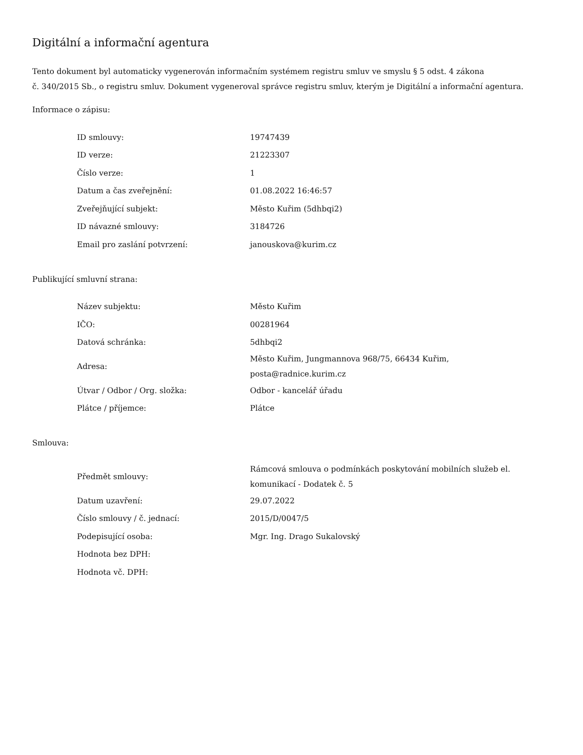Digitální a informační agentura
Tento dokument byl automaticky vygenerován informačním systémem registru smluv ve smyslu § 5 odst. 4 zákona
č. 340/2015 Sb., o registru smluv. Dokument vygeneroval správce registru smluv, kterým je Digitální a informační agentura.
Informace o zápisu:
| ID smlouvy: | 19747439 |
| ID verze: | 21223307 |
| Číslo verze: | 1 |
| Datum a čas zveřejnění: | 01.08.2022 16:46:57 |
| Zveřejňující subjekt: | Město Kuřim (5dhbqi2) |
| ID návazné smlouvy: | 3184726 |
| Email pro zaslání potvrzení: | janouskova@kurim.cz |
Publikující smluvní strana:
| Název subjektu: | Město Kuřim |
| IČO: | 00281964 |
| Datová schránka: | 5dhbqi2 |
| Adresa: | Město Kuřim, Jungmannova 968/75, 66434 Kuřim, posta@radnice.kurim.cz |
| Útvar / Odbor / Org. složka: | Odbor - kancelář úřadu |
| Plátce / příjemce: | Plátce |
Smlouva:
| Předmět smlouvy: | Rámcová smlouva o podmínkách poskytování mobilních služeb el. komunikací - Dodatek č. 5 |
| Datum uzavření: | 29.07.2022 |
| Číslo smlouvy / č. jednací: | 2015/D/0047/5 |
| Podepisující osoba: | Mgr. Ing. Drago Sukalovský |
| Hodnota bez DPH: | |
| Hodnota vč. DPH: | |